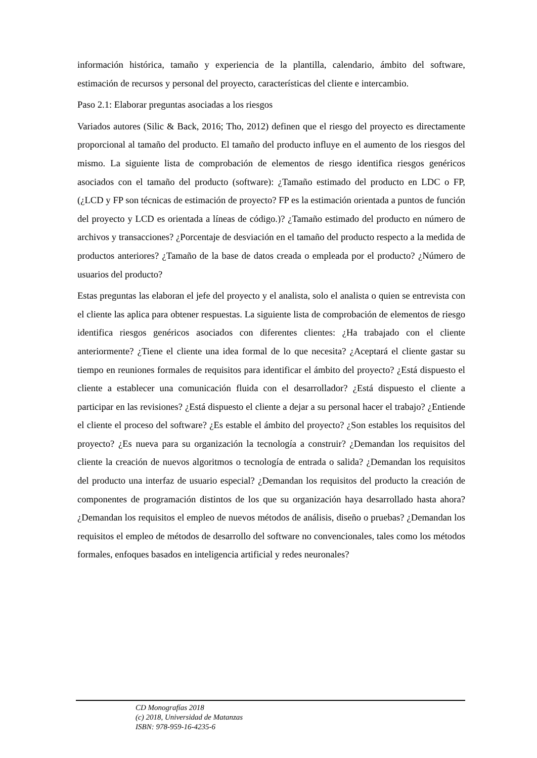información histórica, tamaño y experiencia de la plantilla, calendario, ámbito del software, estimación de recursos y personal del proyecto, características del cliente e intercambio.
Paso 2.1: Elaborar preguntas asociadas a los riesgos
Variados autores (Silic & Back, 2016; Tho, 2012) definen que el riesgo del proyecto es directamente proporcional al tamaño del producto. El tamaño del producto influye en el aumento de los riesgos del mismo. La siguiente lista de comprobación de elementos de riesgo identifica riesgos genéricos asociados con el tamaño del producto (software): ¿Tamaño estimado del producto en LDC o FP, (¿LCD y FP son técnicas de estimación de proyecto? FP es la estimación orientada a puntos de función del proyecto y LCD es orientada a líneas de código.)? ¿Tamaño estimado del producto en número de archivos y transacciones? ¿Porcentaje de desviación en el tamaño del producto respecto a la medida de productos anteriores? ¿Tamaño de la base de datos creada o empleada por el producto? ¿Número de usuarios del producto?
Estas preguntas las elaboran el jefe del proyecto y el analista, solo el analista o quien se entrevista con el cliente las aplica para obtener respuestas. La siguiente lista de comprobación de elementos de riesgo identifica riesgos genéricos asociados con diferentes clientes: ¿Ha trabajado con el cliente anteriormente? ¿Tiene el cliente una idea formal de lo que necesita? ¿Aceptará el cliente gastar su tiempo en reuniones formales de requisitos para identificar el ámbito del proyecto? ¿Está dispuesto el cliente a establecer una comunicación fluida con el desarrollador? ¿Está dispuesto el cliente a participar en las revisiones? ¿Está dispuesto el cliente a dejar a su personal hacer el trabajo? ¿Entiende el cliente el proceso del software? ¿Es estable el ámbito del proyecto? ¿Son estables los requisitos del proyecto? ¿Es nueva para su organización la tecnología a construir? ¿Demandan los requisitos del cliente la creación de nuevos algoritmos o tecnología de entrada o salida? ¿Demandan los requisitos del producto una interfaz de usuario especial? ¿Demandan los requisitos del producto la creación de componentes de programación distintos de los que su organización haya desarrollado hasta ahora? ¿Demandan los requisitos el empleo de nuevos métodos de análisis, diseño o pruebas? ¿Demandan los requisitos el empleo de métodos de desarrollo del software no convencionales, tales como los métodos formales, enfoques basados en inteligencia artificial y redes neuronales?
CD Monografías 2018
(c) 2018, Universidad de Matanzas
ISBN: 978-959-16-4235-6